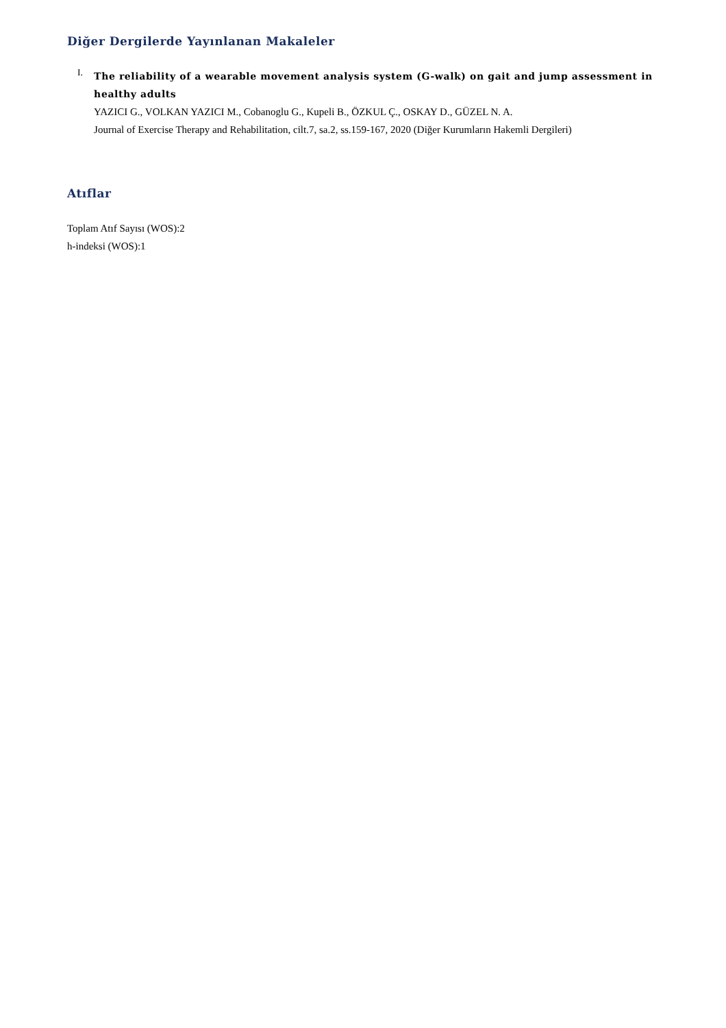Diğer Dergilerde Yayınlanan Makaleler
I.
The reliability of a wearable movement analysis system (G-walk) on gait and jump assessment in healthy adults
YAZICI G., VOLKAN YAZICI M., Cobanoglu G., Kupeli B., ÖZKUL Ç., OSKAY D., GÜZEL N. A.
Journal of Exercise Therapy and Rehabilitation, cilt.7, sa.2, ss.159-167, 2020 (Diğer Kurumların Hakemli Dergileri)
Atıflar
Toplam Atıf Sayısı (WOS):2
h-indeksi (WOS):1